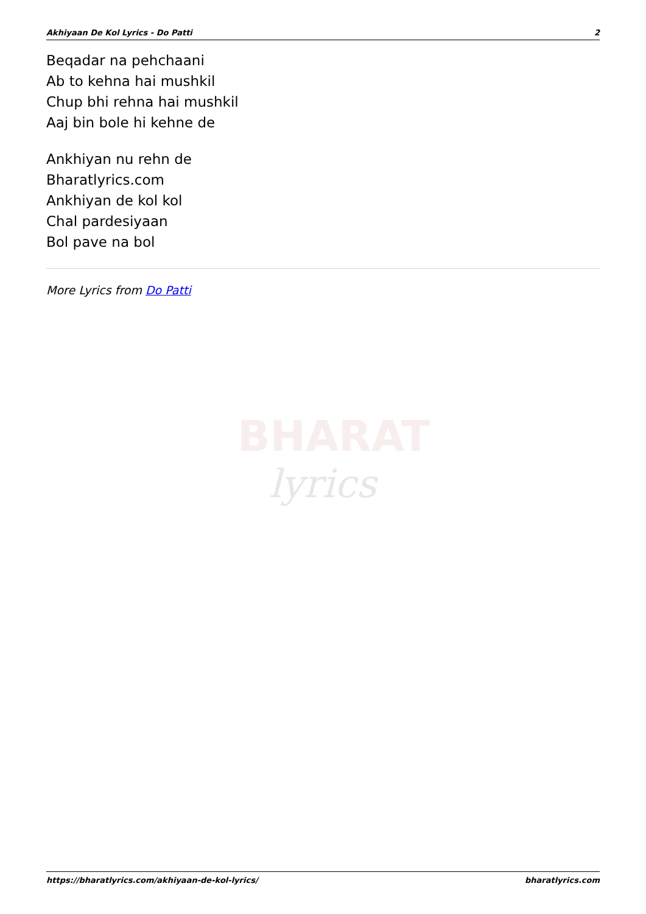Akhiyaan De Kol Lyrics - Do Patti 2
Beqadar na pehchaani
Ab to kehna hai mushkil
Chup bhi rehna hai mushkil
Aaj bin bole hi kehne de
Ankhiyan nu rehn de
Bharatlyrics.com
Ankhiyan de kol kol
Chal pardesiyaan
Bol pave na bol
More Lyrics from Do Patti
BHARAT
lyrics
https://bharatlyrics.com/akhiyaan-de-kol-lyrics/ bharatlyrics.com